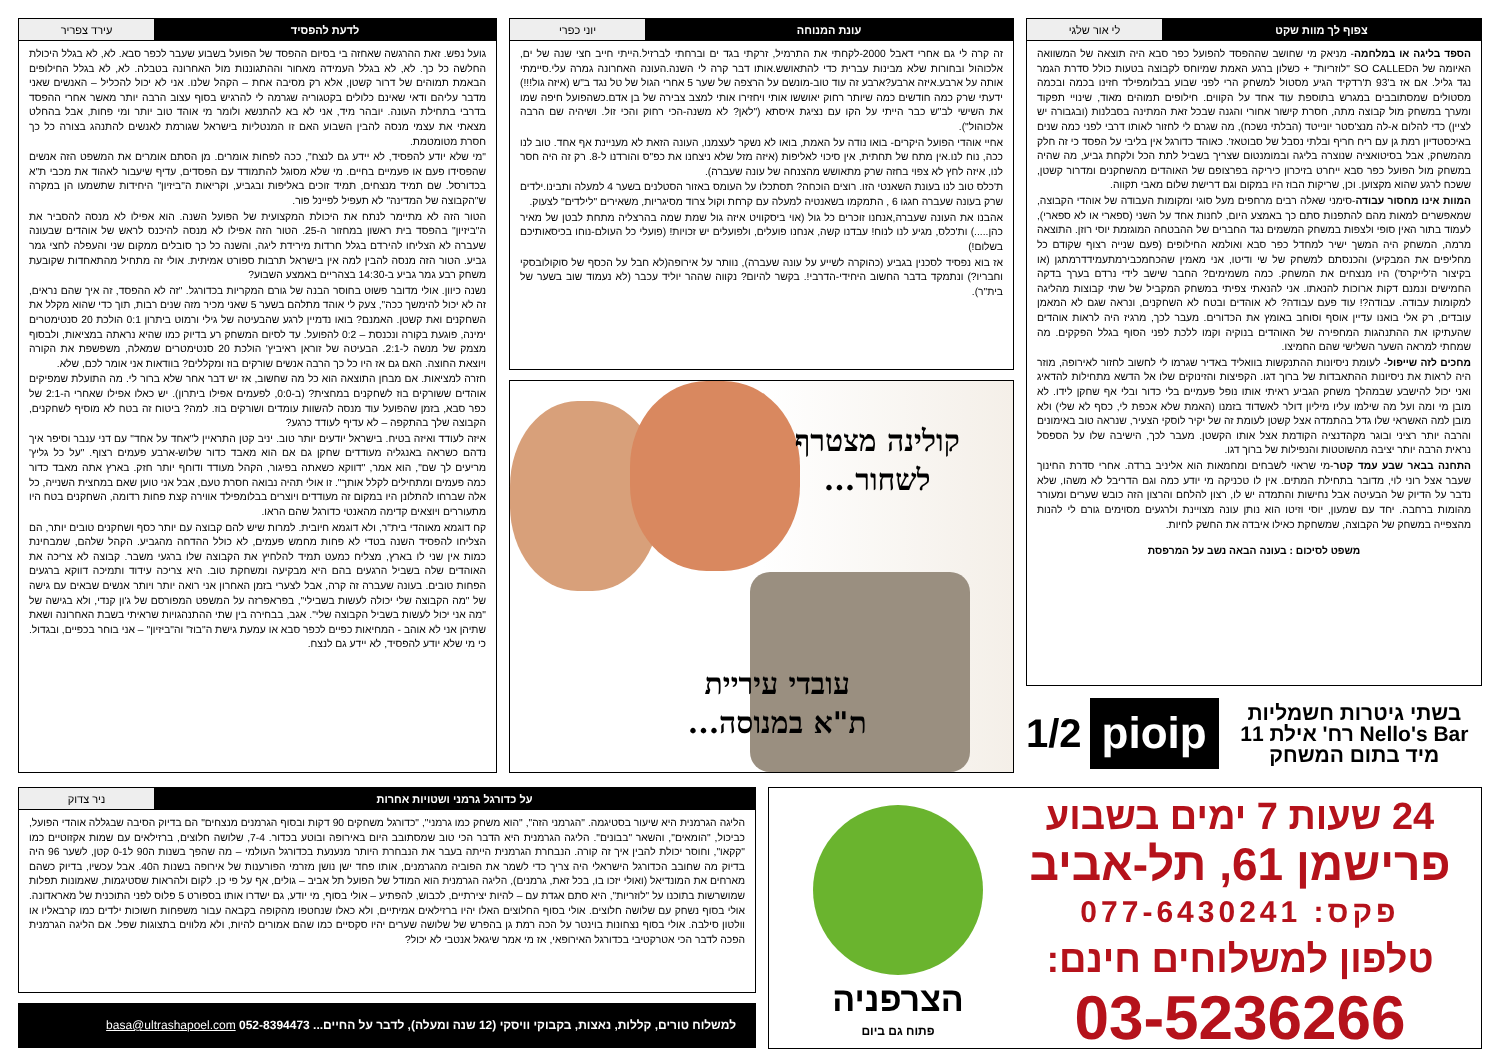צפוף לך מוות שקט לי אור שלגי
הספד בליגה או במלחמה- מניאק מי שחושב שההפסד להפועל כפר סבא היה תוצאה של המשוואה האיומה של הSO CALLED "לוזריות" + כשלון ברגע האמת שמיוחס לקבוצה בטעות כולל סדרת הגמר נגד גליל. אם אז ב'93 ת'רדקיד הגיע מסטול למשחק הרי לפני שבוע בבלומפילד חזינו בכמה ובכמה מסטולים שמסתובבים במגרש בתוספת עוד אחד על הקווים. חילופים תמוהים מאוד, שינויי תפקוד ומערך במשחק מול קבוצה מתה, חסרת קישור אחורי והגנה שבכל זאת המתינה בסבלנות (ובגבורה יש לציין) כדי להלום א-לה מנצ'סטר יונייטד (הבלתי נשכח), מה שגרם לי לחזור לאותו דרבי לפני כמה שנים באיכסטדיון רמת גן עם ריח חריף ובלתי נסבל של סבוטאז'. כאוהד כדורגל אין בליבי על הפסד כי זה חלק מהמשחק, אבל בסיטואציה שנוצרה בליגה ובמומנטום שצריך בשביל לתת הכל ולקחת גביע, מה שהיה במשחק מול הפועל כפר סבא ייחרט בזיכרון כיריקה בפרצופם של האוהדים מהשחקנים ומדרור קשטן, ששכח לרגע שהוא מקצוען. וכן, שריקות הבוז היו במקום וגם דרישת שלום מאבי תקווה.
המוות אינו מחסור עבודה-סימני שאלה רבים מרחפים מעל סוגי ומקומות העבודה של אוהדי הקבוצה, שמאפשרים למאות מהם להתפנות סתם כך באמצע היום, לחנות אחד על השני (ספארי או לא ספארי), לעמוד בתור האין סופי ולצפות במשחק המשמים נגד החברים של ההבטחה המוגזמת יוסי רוזן. התוצאה מרמה, המשחק היה המשך ישיר למחדל כפר סבא ואולמא החילופים (פעם שנייה רצוף שקודם כל מחליפים את המבקיע) והכנסתם למשחק של שי ודיטו, אני מאמין שהכחמכבירמתעמידדרמתגן (או בקיצור ה'לייקרס') היו מנצחים את המשחק. כמה משמימים? החבר שישב לידי נרדם בערך בדקה החמישים ונמנם דקות ארוכות להנאתו. אני להנאתי צפיתי במשחק המקביל של שתי קבוצות מהליגה למקומות עבודה. עבודה?! עוד פעם עבודה? לא אוהדים ובטח לא השחקנים, ונראה שגם לא המאמן עובדים, רק אלי בואנו עדיין אוסף וסוחב באומץ את הכדורים. מעבר לכך, מרגיז היה לראות אוהדים שהעתיקו את ההתנהגות המחפירה של האוהדים בנוקיה וקמו ללכת לפני הסוף בגלל הפקקים. מה שמחתי למראה השער השלישי שהם החמיצו.
מחכים לזה שייפול- לעומת ניסיונות ההתנקשות בוואליד באדיר שגרמו לי לחשוב לחזור לאירופה, מוזר היה לראות את ניסיונות ההתאבדות של ברוך דגו. הקפיצות והזינוקים שלו אל הדשא מתחילות להדאיג ואני יכול להישבע שבמהלך משחק הגביע ראיתי אותו נופל פעמיים בלי כדור ובלי אף שחקן לידו. לא מובן מי ומה ועל מה שילמו עליו מיליון דולר לאשדוד בזמנו (האמת שלא אכפת לי, כסף לא שלי) ולא מובן למה האשראי שלו גדל בהתמדה אצל קשטן לעומת זה של יקיר לוסקי הצעיר, שנראה טוב באימונים והרבה יותר רציני ובוגר מקהדנציה הקודמת אצל אותו הקשטן. מעבר לכך, הישיבה שלו על הספסל נראית הרבה יותר יציבה מהשוטטות והנפילות של ברוך דגו.
התחנה בבאר שבע עמד קטר-מי שראוי לשבחים ומחמאות הוא אליניב ברדה. אחרי סדרת החינוך שעבר אצל רוני לוי, מדובר בתחילת המתים. אין לו טכניקה מי יודע כמה וגם הדריבל לא משהו, שלא נדבר על הדיוק של הבעיטה אבל נחישות והתמדה יש לו, רצון להלחם והרצון הזה כובש שערים ומעורר מהומות ברחבה. יחד עם שמעון, יוסי וזיטו הוא נותן עונה מצויינת ולרגעים מסוימים גורם לי להנות מהצפייה במשחק של הקבוצה, שמשחקת כאילו איבדה את החשק לחיות.
משפט לסיכום : בעונה הבאה נשב על המרפסת
בשתי גיטרות חשמליות
Nello's Bar רח' אילת 11
מיד בתום המשחק
pioip
1/2
עונת המנוחה יוני כפרי
זה קרה לי גם אחרי דאבל 2000-לקחתי את התרמיל, זרקתי בגד ים וברחתי לברזיל.הייתי חייב חצי שנה של ים, אלכוהול ובחורות שלא מבינות עברית כדי להתאושש.אותו דבר קרה לי השנה.העונה האחרונה גמרה עלי.סיימתי אותה על ארבע.איזה ארבע?ארבע זה עוד טוב-מונשם על הרצפה של שער 5 אחרי הגול של טל נגד ב"ש (איזה גול!!!) ידעתי שרק כמה חודשים כמה שיותר רחוק יאוששו אותי ויחזירו אותי למצב צבירה של בן אדם.כשהפועל חיפה שמו את השישי לב"ש כבר הייתי על הקו עם נציגת איסתא ("לאן? לא משנה-הכי רחוק והכי זול. ושיהיה שם הרבה אלכוהול").
אחיי אוהדי הפועל היקרים- בואו נודה על האמת, בואו לא נשקר לעצמנו, העונה הזאת לא מעניינת אף אחד. טוב לנו ככה, נוח לנו.אין מתח של תחתית, אין סיכוי לאליפות (איזה מזל שלא ניצחנו את כפ"ס והורדנו ל-8. רק זה היה חסר לנו, איזה לחץ לא צפוי בחזה שרק מתאושש מהצנחה של עונה שעברה).
ת'כלס טוב לנו בעונת השאנטי הזו. רוצים הוכחה? תסתכלו על העומס באזור הסטלנים בשער 4 למעלה ותבינו.ילדים שרק בעונה שעברה חגגו 6 , התמקמו בשאנטיה למעלה עם קרחת וקול צרוד מסיגריות, משאירים "לילדים" לצעוק.
אהבנו את העונה שעברה,אנחנו זוכרים כל גול (אוי ביסקוויט איזה גול שמת שמה בהרצליה מתחת לבטן של מאיר כהן.....) ות'כלס, מגיע לנו לנוח! עבדנו קשה, אנחנו פועלים, ולפועלים יש זכויות! (פועלי כל העולם-נוחו בכיסאותיכם בשלום!)
אז בוא נפסיד לסכנין בגביע (כהוקרה לשייע על עונה שעברה), נוותר על אירופה(לא חבל על הכסף של סוקולובסקי וחבריו?) ונתמקד בדבר החשוב היחידי-הדרבי!. בקשר להיום? נקווה שההר יוליד עכבר (לא נעמוד שוב בשער של בית"ר).
קולינה מצטרף
לשחור...
עובדי עיריית
ת"א במנוסה...
לדעת להפסיד עירד צפריר
גועל נפש. זאת ההרגשה שאחזה בי בסיום ההפסד של הפועל בשבוע שעבר לכפר סבא. לא, לא בגלל היכולת החלשה כל כך. לא, לא בגלל העמידה מאחור וההתגוננות מול האחרונה בטבלה. לא, לא בגלל החילופים הבאמת תמוהים של דרור קשטן, אלא רק מסיבה אחת – הקהל שלנו. אני לא יכול להכליל – האנשים שאני מדבר עליהם ודאי שאינם כלולים בקטגוריה שגרמה לי להרגיש בסוף עצוב הרבה יותר מאשר אחרי ההפסד בדרבי בתחילת העונה. יובהר מיד, אני לא בא להתנשא ולומר מי אוהד טוב יותר ומי פחות, אבל בהחלט מצאתי את עצמי מנסה להבין השבוע האם זו המנטליות בישראל שגורמת לאנשים להתנהג בצורה כל כך חסרת מטומטמת.
"מי שלא יודע להפסיד, לא יידע גם לנצח", ככה לפחות אומרים. מן הסתם אומרים את המשפט הזה אנשים שהפסידו פעם או פעמיים בחיים. מי שלא מסוגל להתמודד עם הפסדים, עדיף שיעבור לאהוד את מכבי ת"א בכדורסל. שם תמיד מנצחים, תמיד זוכים באליפות ובגביע, וקריאות ה"ביזיון" היחידות שתשמעו הן במקרה ש"הקבוצה של המדינה" לא תעפיל לפיינל פור.
הטור הזה לא מתיימר לנתח את היכולת המקצועית של הפועל השנה. הוא אפילו לא מנסה להסביר את ה"ביזיון" בהפסד בית ראשון במחזור ה-25. הטור הזה אפילו לא מנסה להיכנס לראש של אוהדים שבעונה שעברה לא הצליחו להירדם בגלל חרדות מירידת ליגה, והשנה כל כך סובלים ממקום שני והעפלה לחצי גמר גביע. הטור הזה מנסה להבין למה אין בישראל תרבות ספורט אמיתית. אולי זה מתחיל מהתאחדות שקובעת משחק רבע גמר גביע ב-14:30 בצהריים באמצע השבוע?
נשנה כיוון. אולי מדובר פשוט בחוסר הבנה של גורם המקריות בכדורגל. "זה לא ההפסד, זה איך שהם נראים, זה לא יכול להימשך ככה", צעק לי אוהד מתלהם בשער 5 שאני מכיר מזה שנים רבות, תוך כדי שהוא מקלל את השחקנים ואת קשטן. האמנם? בואו נדמיין לרגע שהבעיטה של גילי ורמוט ביתרון 0:1 הולכת 20 סנטימטרים ימינה, פוגעת בקורה ונכנסת – 0:2 להפועל. עד לסיום המשחק רע בדיוק כמו שהיא נראתה במציאות, ולבסוף מצמק של מנשה ל-2:1. הבעיטה של זוראן ראיביץ' הולכת 20 סנטימטרים שמאלה, משפשפת את הקורה ויוצאת החוצה. האם גם אז היו כל כך הרבה אנשים שורקים בוז ומקללים? בוודאות אני אומר לכם, שלא.
חזרה למציאות. אם מבחן התוצאה הוא כל מה שחשוב, אז יש דבר אחר שלא ברור לי. מה התועלת שמפיקים אוהדים ששורקים בוז לשחקנים במחצית? (ב-0:0, לפעמים אפילו ביתרון). יש כאלו אפילו שאחרי ה-2:1 של כפר סבא, בזמן שהפועל עוד מנסה להשוות עומדים ושורקים בוז. למה? ביטוח זה בטח לא מוסיף לשחקנים, הקבוצה שלך בהתקפה – לא עדיף לעודד כרגע?
איזה לעודד ואיזה בטיח. בישראל יודעים יותר טוב. יניב קטן התראיין ל"אחד על אחד" עם דני ענבר וסיפר איך נדהם כשראה באנגליה מעודדים שחקן גם אם הוא מאבד כדור שלוש-ארבע פעמים רצוף. "על כל גליץ' מריעים לך שם", הוא אמר, "דווקא כשאתה בפיגור, הקהל מעודד ודוחף יותר חזק. בארץ אתה מאבד כדור כמה פעמים ומתחילים לקלל אותך". זו אולי תהיה נבואה חסרת טעם, אבל אני טוען שאם במחצית השנייה, כל אלה שברחו להתלונן היו במקום זה מעודדים ויוצרים בבלומפילד אווירה קצת פחות רדומה, השחקנים בטח היו מתעוררים ויוצאים קדימה מהאנטי כדורגל שהם הראו.
קח דוגמא מאוהדי בית"ר, ולא דוגמא חיובית. למרות שיש להם קבוצה עם יותר כסף ושחקנים טובים יותר, הם הצליחו להפסיד השנה בטדי לא פחות מחמש פעמים, לא כולל ההדחה מהגביע. הקהל שלהם, שמבחינת כמות אין שני לו בארץ, מצליח כמעט תמיד להלחיץ את הקבוצה שלו ברגעי משבר. קבוצה לא צריכה את האוהדים שלה בשביל הרגעים בהם היא מבקיעה ומשחקת טוב. היא צריכה עידוד ותמיכה דווקא ברגעים הפחות טובים. בעונה שעברה זה קרה, אבל לצערי בזמן האחרון אני רואה יותר ויותר אנשים שבאים עם גישה של "מה הקבוצה שלי יכולה לעשות בשבילי", בפראפרזה על המשפט המפורסם של ג'ון קנדי, ולא בגישה של "מה אני יכול לעשות בשביל הקבוצה שלי". אגב, בבחירה בין שתי ההתנהגויות שראיתי בשבת האחרונה ושאת שתיהן אני לא אוהב - המחיאות כפיים לכפר סבא או עמעת גישת ה"בוז" וה"ביזיון" – אני בוחר בכפיים, ובגדול. כי מי שלא יודע להפסיד, לא יידע גם לנצח.
24 שעות 7 ימים בשבוע
פרישמן 61, תל-אביב
פקס: 077-6430241
טלפון למשלוחים חינם:
03-5236266
הצרפניה
פתוח גם ביום
על כדורגל גרמני ושטויות אחרות ניר צדוק
הליגה הגרמנית היא שיעור בסטיגמה. "הגרמני הזה", "הוא משחק כמו גרמני", "כדורגל משחקים 90 דקות ובסוף הגרמנים מנצחים" הם בדיוק הסיבה שבגללה אוהדי הפועל, כביכול, "הומאים", והשאר "בבונים". הליגה הגרמנית היא הדבר הכי טוב שמסתובב היום באירופה ובוטע בכדור. 7-4, שלושה חלוצים, ברזילאים עם שמות אקזוטיים כמו "קקאו", וחוסר יכולת להבין איך זה קורה. הנבחרת הגרמנית הייתה בעבר את הנבחרת היותר מנענעת בכדורגל העולמי – מה שהפך בשנות ה90 ל0-1 קטן, לשער 96 היה בדיוק מה שחובב הכדורגל הישראלי היה צריך כדי לשמר את הפוביה מהגרמנים, אותו פחד ישן נושן מזרמי הפורענות של אירופה בשנות ה40. אבל עכשיו, בדיוק כשהם מארחים את המונדיאל (ואולי יזכו בו, בכל זאת, גרמנים), הליגה הגרמנית הוא המודל של הפועל תל אביב – גולים, אף על פי כן. לקום ולהראות שסטיגמות, שאמונות תפלות שמושרשות בתוכנו על "לוזריות", היא סתם אגדת עם – להיות יצירתיים, לכבוש, להפתיע – אולי בסוף, מי יודע, גם ישדרו אותו בספורט 5 פלוס לפני התוכנית של מאראדונה. אולי בסוף נשחק עם שלושה חלוצים. אולי בסוף החלוצים האלו יהיו ברזילאים אמיתיים, ולא כאלו שנחטפו מהקופה בקבאה עבור משפחות חשוכות ילדים כמו קרבאליו או וולטון סילבה. אולי בסוף נצחונות בוינטר על הכה רמת גן בהפרש של שלושה שערים יהיו סקסיים כמו שהם אמורים להיות, ולא מלווים בתצוגות שפל. אם הליגה הגרמנית הפכה לדבר הכי אטרקטיבי בכדורגל האירופאי, אז מי אמר שיגאל אנטבי לא יכול?
למשלוח טורים, קללות, נאצות, בקבוקי וויסקי (12 שנה ומעלה), לדבר על החיים... basa@ultrashapoel.com 052-8394473